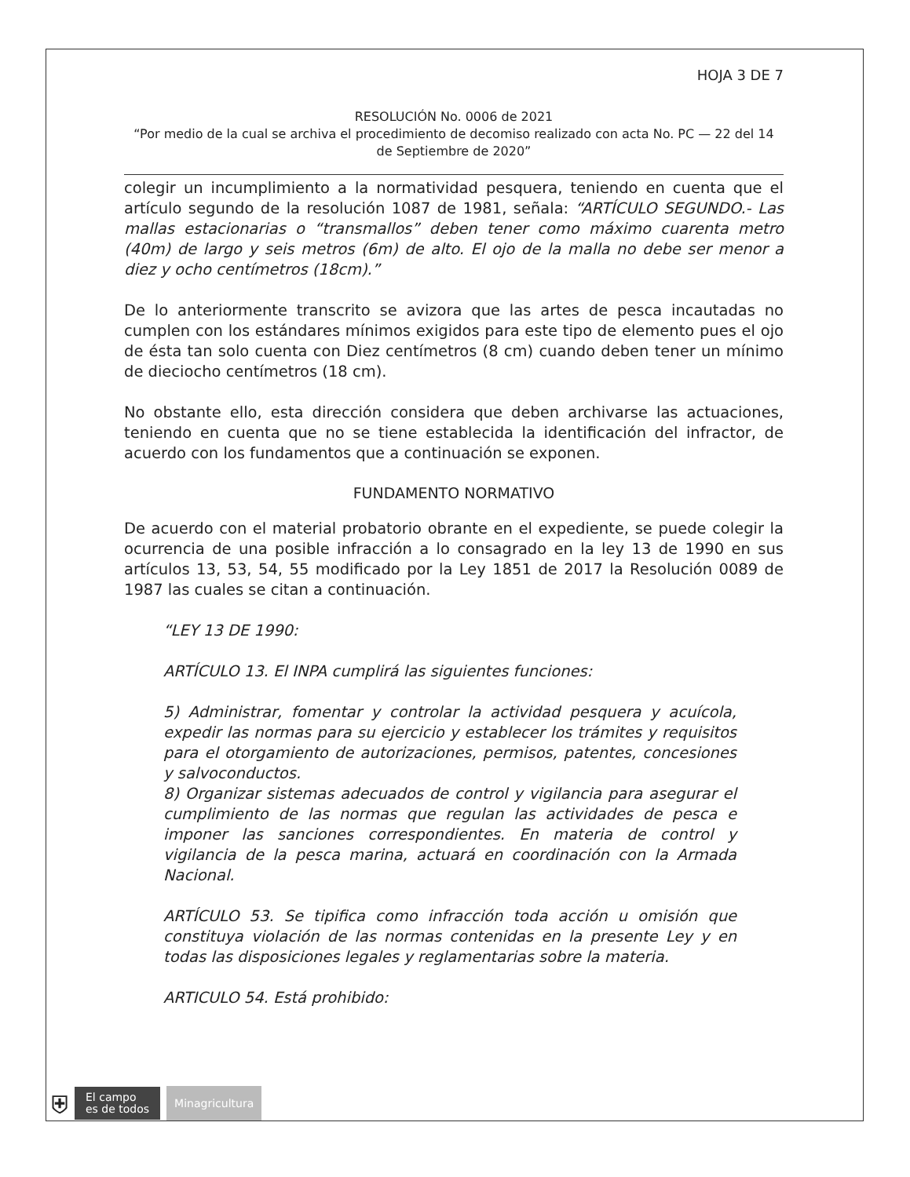HOJA 3 DE 7
RESOLUCIÓN No. 0006 de 2021
“Por medio de la cual se archiva el procedimiento de decomiso realizado con acta No. PC — 22 del 14 de Septiembre de 2020”
colegir un incumplimiento a la normatividad pesquera, teniendo en cuenta que el artículo segundo de la resolución 1087 de 1981, señala: “ARTÍCULO SEGUNDO.- Las mallas estacionarias o “transmallos” deben tener como máximo cuarenta metro (40m) de largo y seis metros (6m) de alto. El ojo de la malla no debe ser menor a diez y ocho centímetros (18cm).”
De lo anteriormente transcrito se avizora que las artes de pesca incautadas no cumplen con los estándares mínimos exigidos para este tipo de elemento pues el ojo de ésta tan solo cuenta con Diez centímetros (8 cm) cuando deben tener un mínimo de dieciocho centímetros (18 cm).
No obstante ello, esta dirección considera que deben archivarse las actuaciones, teniendo en cuenta que no se tiene establecida la identificación del infractor, de acuerdo con los fundamentos que a continuación se exponen.
FUNDAMENTO NORMATIVO
De acuerdo con el material probatorio obrante en el expediente, se puede colegir la ocurrencia de una posible infracción a lo consagrado en la ley 13 de 1990 en sus artículos 13, 53, 54, 55 modificado por la Ley 1851 de 2017 la Resolución 0089 de 1987 las cuales se citan a continuación.
“LEY 13 DE 1990:
ARTÍCULO 13. El INPA cumplirá las siguientes funciones:
5) Administrar, fomentar y controlar la actividad pesquera y acuícola, expedir las normas para su ejercicio y establecer los trámites y requisitos para el otorgamiento de autorizaciones, permisos, patentes, concesiones y salvoconductos.
8) Organizar sistemas adecuados de control y vigilancia para asegurar el cumplimiento de las normas que regulan las actividades de pesca e imponer las sanciones correspondientes. En materia de control y vigilancia de la pesca marina, actuará en coordinación con la Armada Nacional.
ARTÍCULO 53. Se tipifica como infracción toda acción u omisión que constituya violación de las normas contenidas en la presente Ley y en todas las disposiciones legales y reglamentarias sobre la materia.
ARTICULO 54. Está prohibido:
⛨
El campo
es de todos
Minagricultura